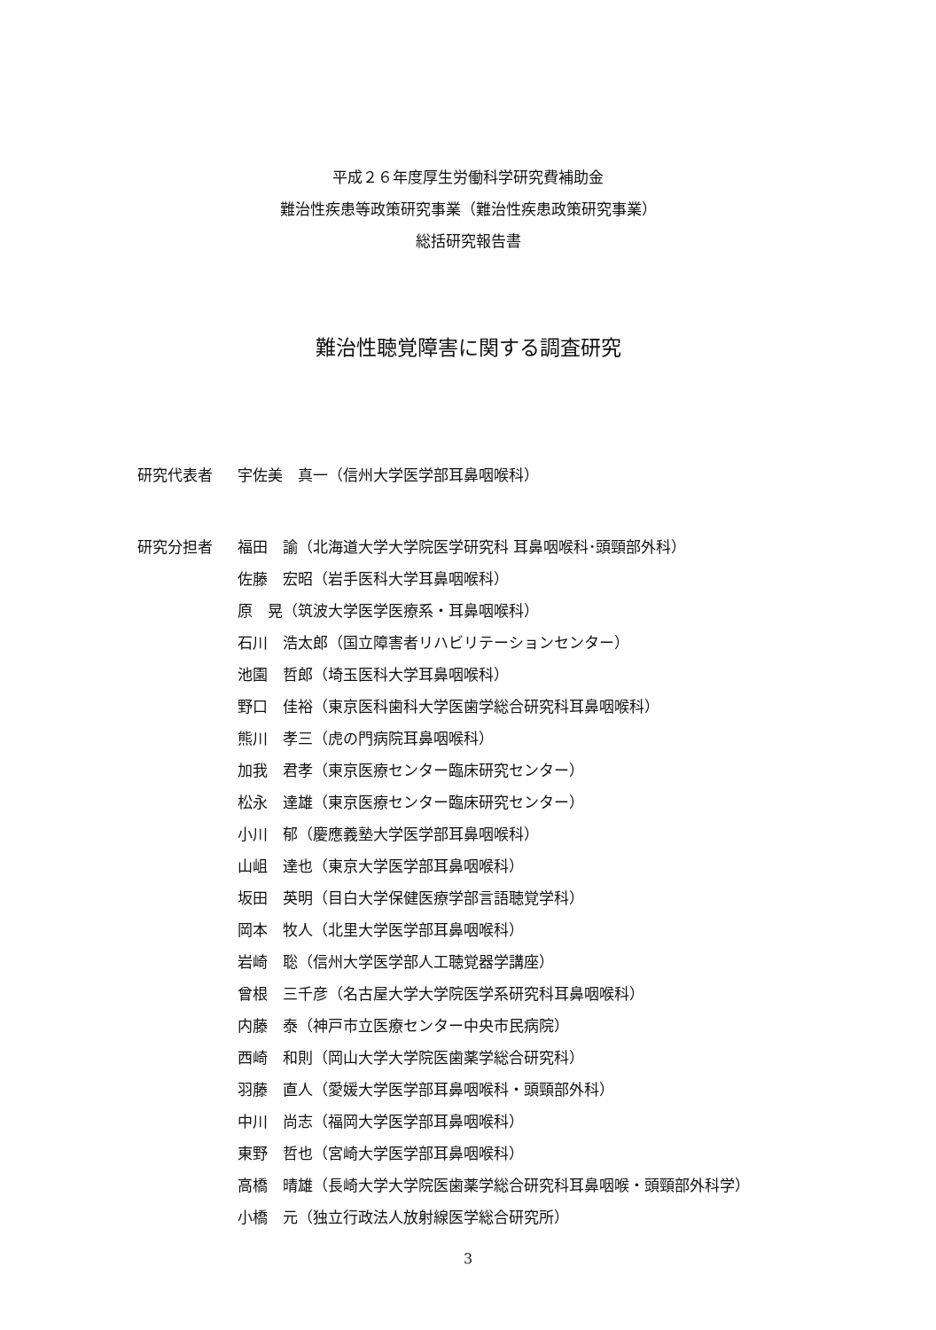平成２６年度厚生労働科学研究費補助金
難治性疾患等政策研究事業（難治性疾患政策研究事業）
総括研究報告書
難治性聴覚障害に関する調査研究
研究代表者 宇佐美　真一（信州大学医学部耳鼻咽喉科）
研究分担者
福田　諭（北海道大学大学院医学研究科 耳鼻咽喉科･頭頸部外科）
佐藤　宏昭（岩手医科大学耳鼻咽喉科）
原　晃（筑波大学医学医療系・耳鼻咽喉科）
石川　浩太郎（国立障害者リハビリテーションセンター）
池園　哲郎（埼玉医科大学耳鼻咽喉科）
野口　佳裕（東京医科歯科大学医歯学総合研究科耳鼻咽喉科）
熊川　孝三（虎の門病院耳鼻咽喉科）
加我　君孝（東京医療センター臨床研究センター）
松永　達雄（東京医療センター臨床研究センター）
小川　郁（慶應義塾大学医学部耳鼻咽喉科）
山岨　達也（東京大学医学部耳鼻咽喉科）
坂田　英明（目白大学保健医療学部言語聴覚学科）
岡本　牧人（北里大学医学部耳鼻咽喉科）
岩崎　聡（信州大学医学部人工聴覚器学講座）
曾根　三千彦（名古屋大学大学院医学系研究科耳鼻咽喉科）
内藤　泰（神戸市立医療センター中央市民病院）
西崎　和則（岡山大学大学院医歯薬学総合研究科）
羽藤　直人（愛媛大学医学部耳鼻咽喉科・頭頸部外科）
中川　尚志（福岡大学医学部耳鼻咽喉科）
東野　哲也（宮崎大学医学部耳鼻咽喉科）
高橋　晴雄（長崎大学大学院医歯薬学総合研究科耳鼻咽喉・頭頸部外科学）
小橋　元（独立行政法人放射線医学総合研究所）
3